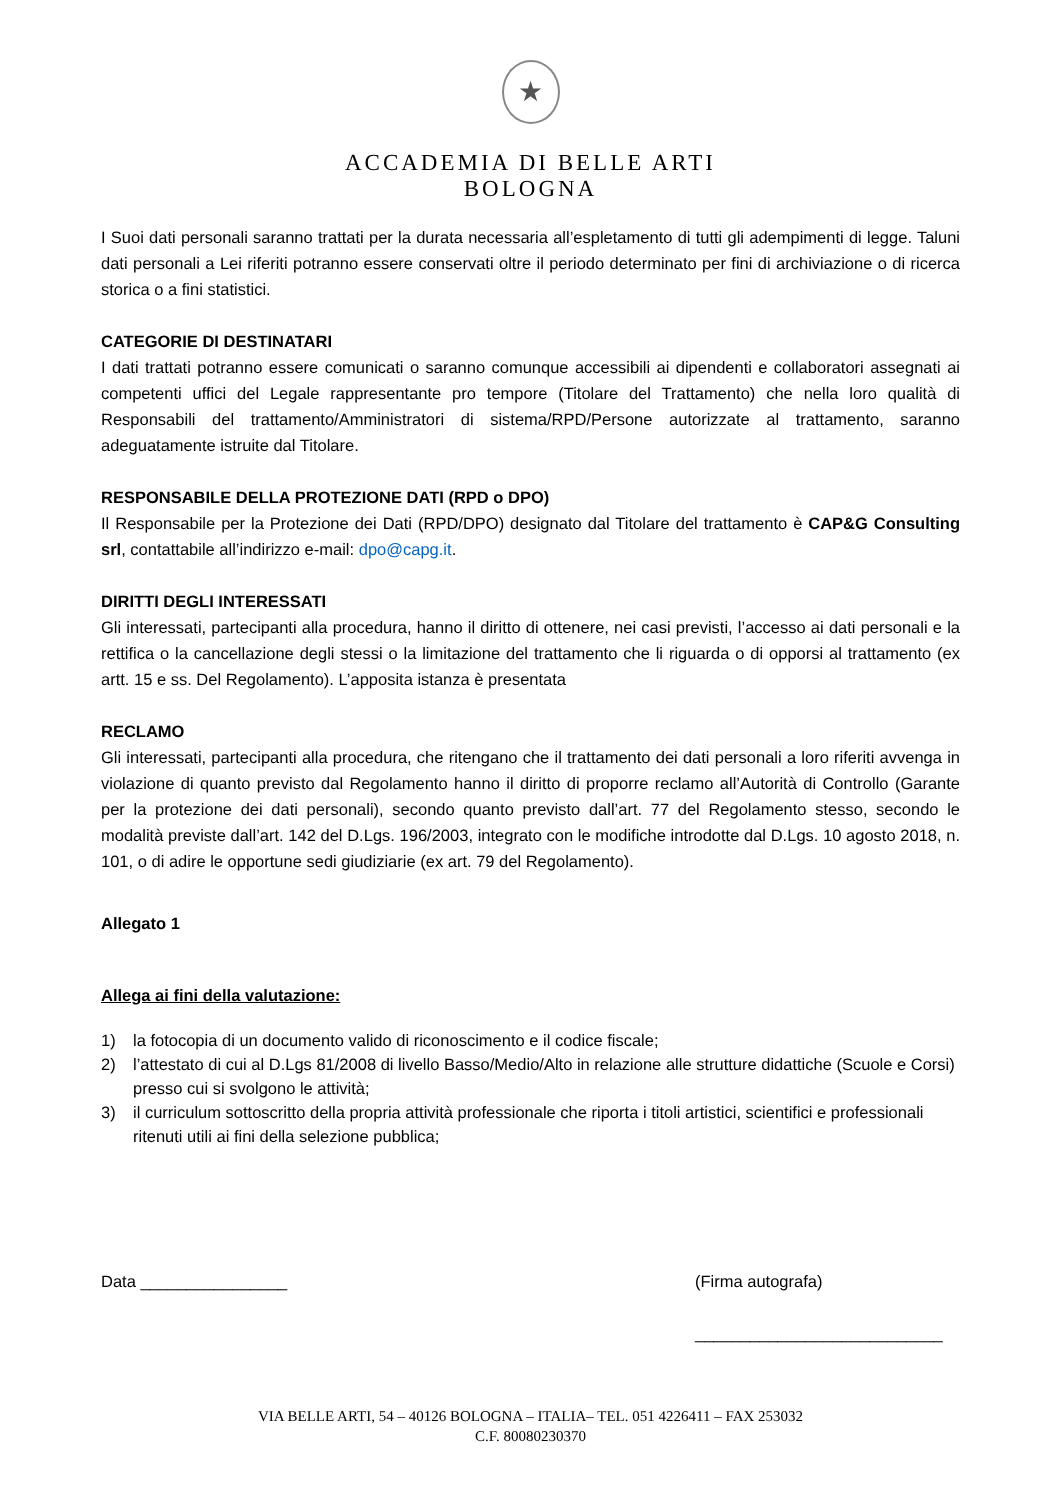★
ACCADEMIA DI BELLE ARTI
BOLOGNA
I Suoi dati personali saranno trattati per la durata necessaria all’espletamento di tutti gli adempimenti di legge. Taluni dati personali a Lei riferiti potranno essere conservati oltre il periodo determinato per fini di archiviazione o di ricerca storica o a fini statistici.
CATEGORIE DI DESTINATARI
I dati trattati potranno essere comunicati o saranno comunque accessibili ai dipendenti e collaboratori assegnati ai competenti uffici del Legale rappresentante pro tempore (Titolare del Trattamento) che nella loro qualità di Responsabili del trattamento/Amministratori di sistema/RPD/Persone autorizzate al trattamento, saranno adeguatamente istruite dal Titolare.
RESPONSABILE DELLA PROTEZIONE DATI (RPD o DPO)
Il Responsabile per la Protezione dei Dati (RPD/DPO) designato dal Titolare del trattamento è CAP&G Consulting srl, contattabile all’indirizzo e-mail: dpo@capg.it.
DIRITTI DEGLI INTERESSATI
Gli interessati, partecipanti alla procedura, hanno il diritto di ottenere, nei casi previsti, l’accesso ai dati personali e la rettifica o la cancellazione degli stessi o la limitazione del trattamento che li riguarda o di opporsi al trattamento (ex artt. 15 e ss. Del Regolamento). L’apposita istanza è presentata
RECLAMO
Gli interessati, partecipanti alla procedura, che ritengano che il trattamento dei dati personali a loro riferiti avvenga in violazione di quanto previsto dal Regolamento hanno il diritto di proporre reclamo all’Autorità di Controllo (Garante per la protezione dei dati personali), secondo quanto previsto dall’art. 77 del Regolamento stesso, secondo le modalità previste dall’art. 142 del D.Lgs. 196/2003, integrato con le modifiche introdotte dal D.Lgs. 10 agosto 2018, n. 101, o di adire le opportune sedi giudiziarie (ex art. 79 del Regolamento).
Allegato 1
Allega ai fini della valutazione:
1) la fotocopia di un documento valido di riconoscimento e il codice fiscale;
2) l’attestato di cui al D.Lgs 81/2008 di livello Basso/Medio/Alto in relazione alle strutture didattiche (Scuole e Corsi) presso cui si svolgono le attività;
3) il curriculum sottoscritto della propria attività professionale che riporta i titoli artistici, scientifici e professionali ritenuti utili ai fini della selezione pubblica;
Data ________________ (Firma autografa)
___________________________
VIA BELLE ARTI, 54 – 40126 BOLOGNA – ITALIA– TEL. 051 4226411 – FAX 253032
C.F. 80080230370